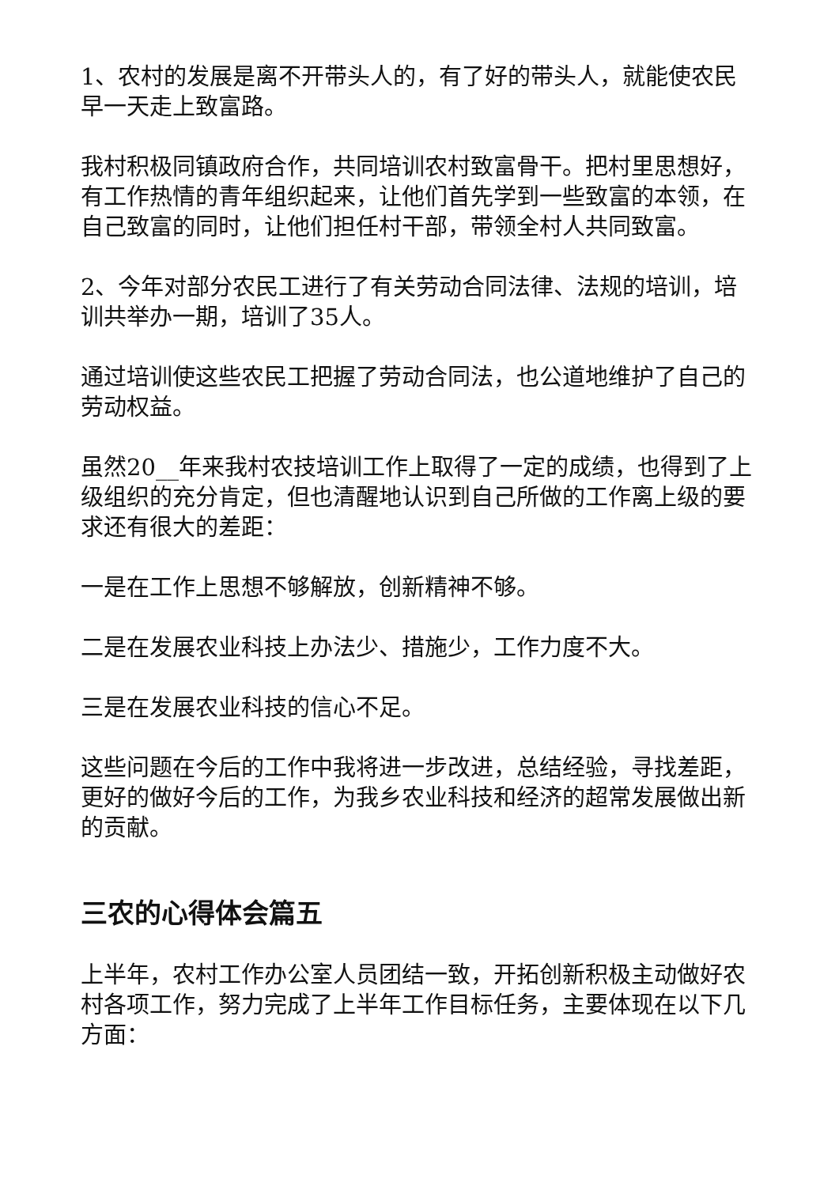1、农村的发展是离不开带头人的，有了好的带头人，就能使农民早一天走上致富路。
我村积极同镇政府合作，共同培训农村致富骨干。把村里思想好，有工作热情的青年组织起来，让他们首先学到一些致富的本领，在自己致富的同时，让他们担任村干部，带领全村人共同致富。
2、今年对部分农民工进行了有关劳动合同法律、法规的培训，培训共举办一期，培训了35人。
通过培训使这些农民工把握了劳动合同法，也公道地维护了自己的劳动权益。
虽然20__年来我村农技培训工作上取得了一定的成绩，也得到了上级组织的充分肯定，但也清醒地认识到自己所做的工作离上级的要求还有很大的差距：
一是在工作上思想不够解放，创新精神不够。
二是在发展农业科技上办法少、措施少，工作力度不大。
三是在发展农业科技的信心不足。
这些问题在今后的工作中我将进一步改进，总结经验，寻找差距，更好的做好今后的工作，为我乡农业科技和经济的超常发展做出新的贡献。
三农的心得体会篇五
上半年，农村工作办公室人员团结一致，开拓创新积极主动做好农村各项工作，努力完成了上半年工作目标任务，主要体现在以下几方面：